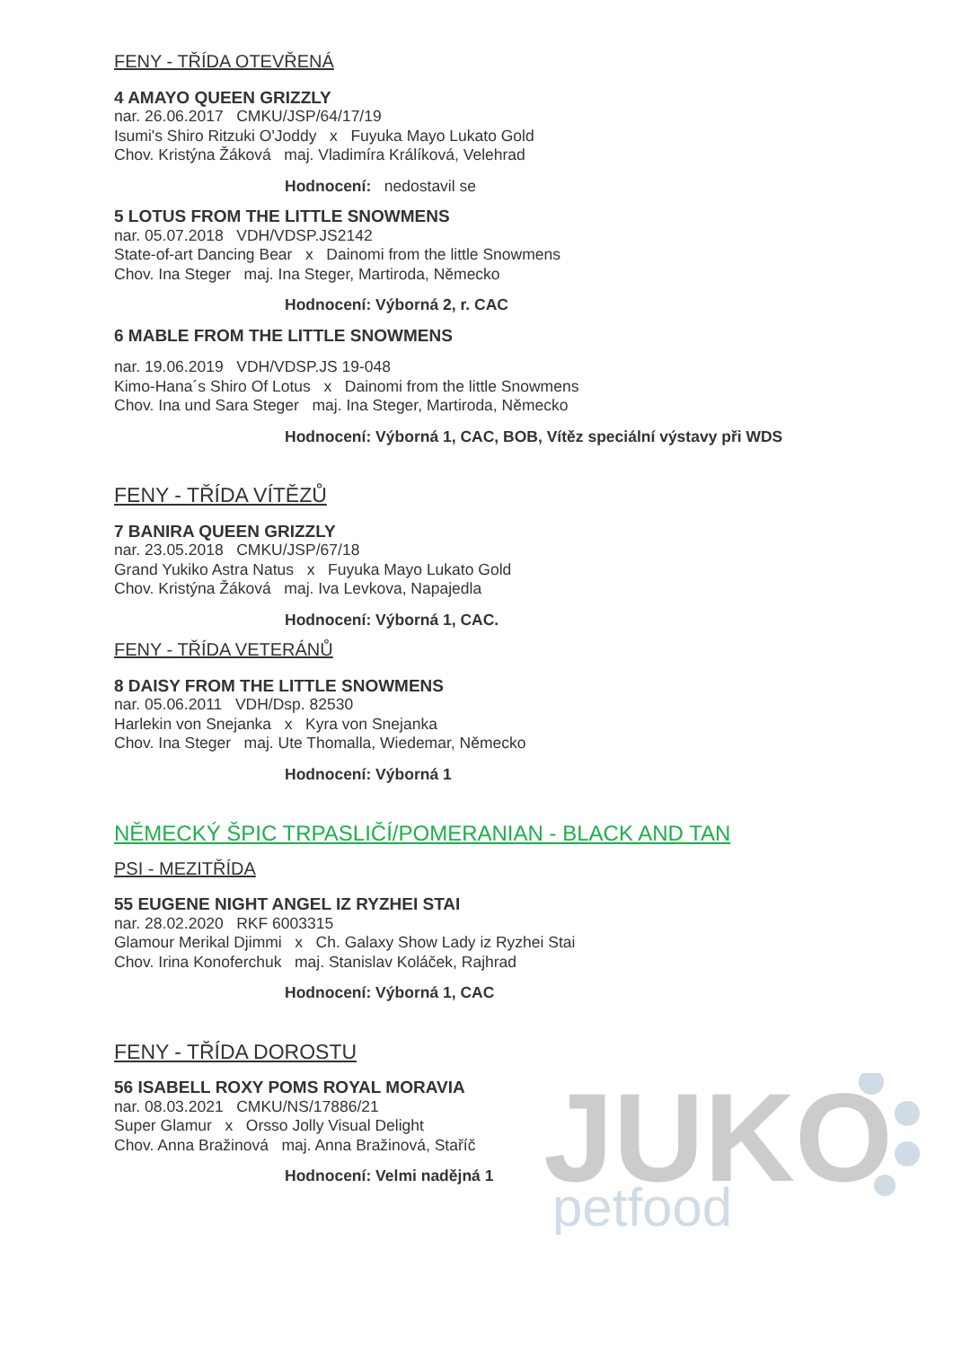FENY - TŘÍDA OTEVŘENÁ
4 AMAYO QUEEN GRIZZLY
nar. 26.06.2017 CMKU/JSP/64/17/19
Isumi's Shiro Ritzuki O'Joddy x Fuyuka Mayo Lukato Gold
Chov. Kristýna Žáková maj. Vladimíra Králíková, Velehrad
Hodnocení: nedostavil se
5 LOTUS FROM THE LITTLE SNOWMENS
nar. 05.07.2018 VDH/VDSP.JS2142
State-of-art Dancing Bear x Dainomi from the little Snowmens
Chov. Ina Steger maj. Ina Steger, Martiroda, Německo
Hodnocení: Výborná 2, r. CAC
6 MABLE FROM THE LITTLE SNOWMENS
nar. 19.06.2019 VDH/VDSP.JS 19-048
Kimo-Hana´s Shiro Of Lotus x Dainomi from the little Snowmens
Chov. Ina und Sara Steger maj. Ina Steger, Martiroda, Německo
Hodnocení: Výborná 1, CAC, BOB, Vítěz speciální výstavy při WDS
FENY - TŘÍDA VÍTĚZŮ
7 BANIRA QUEEN GRIZZLY
nar. 23.05.2018 CMKU/JSP/67/18
Grand Yukiko Astra Natus x Fuyuka Mayo Lukato Gold
Chov. Kristýna Žáková maj. Iva Levkova, Napajedla
Hodnocení: Výborná 1, CAC.
FENY - TŘÍDA VETERÁNŮ
8 DAISY FROM THE LITTLE SNOWMENS
nar. 05.06.2011 VDH/Dsp. 82530
Harlekin von Snejanka x Kyra von Snejanka
Chov. Ina Steger maj. Ute Thomalla, Wiedemar, Německo
Hodnocení: Výborná 1
NĚMECKÝ ŠPIC TRPASLIČÍ/POMERANIAN - BLACK AND TAN
PSI - MEZITŘÍDA
55 EUGENE NIGHT ANGEL IZ RYZHEI STAI
nar. 28.02.2020 RKF 6003315
Glamour Merikal Djimmi x Ch. Galaxy Show Lady iz Ryzhei Stai
Chov. Irina Konoferchuk maj. Stanislav Koláček, Rajhrad
Hodnocení: Výborná 1, CAC
FENY - TŘÍDA DOROSTU
56 ISABELL ROXY POMS ROYAL MORAVIA
nar. 08.03.2021 CMKU/NS/17886/21
Super Glamur x Orsso Jolly Visual Delight
Chov. Anna Bražinová maj. Anna Bražinová, Staříč
Hodnocení: Velmi nadějná 1
JUKO
petfood